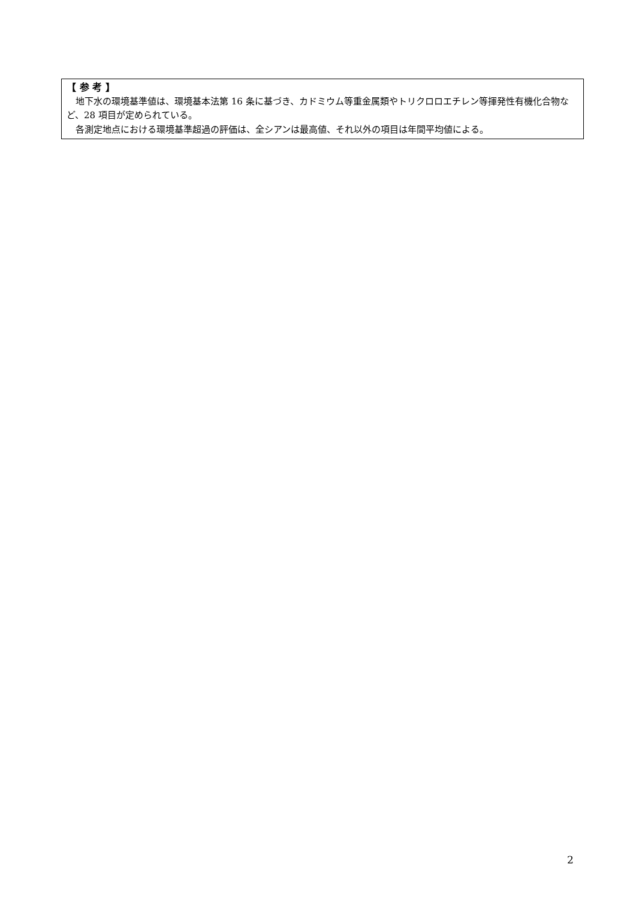【 参 考 】
地下水の環境基準値は、環境基本法第 16 条に基づき、カドミウム等重金属類やトリクロロエチレン等揮発性有機化合物など、28 項目が定められている。
各測定地点における環境基準超過の評価は、全シアンは最高値、それ以外の項目は年間平均値による。
2